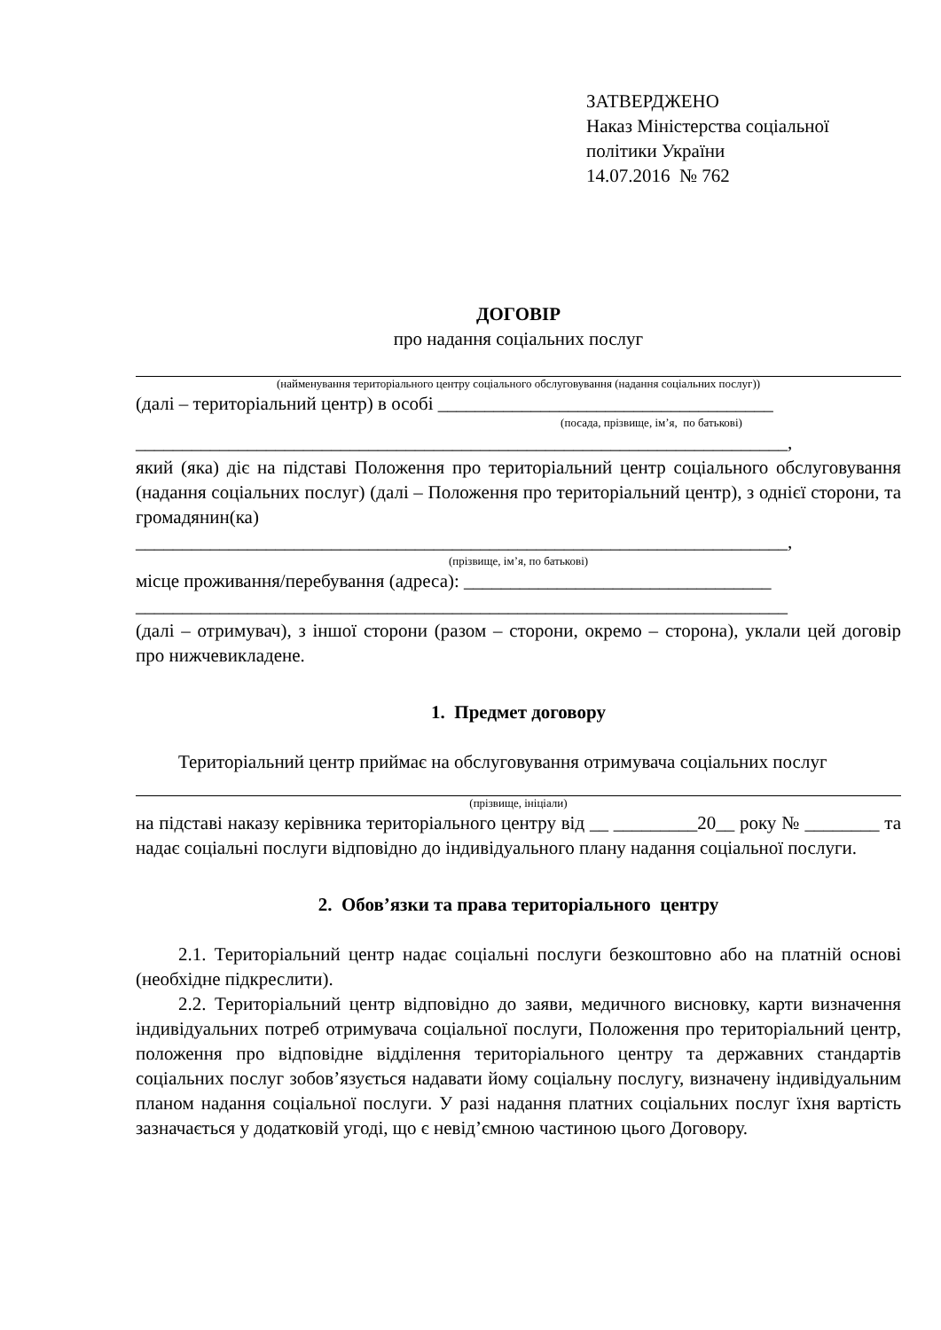ЗАТВЕРДЖЕНО
Наказ Міністерства соціальної
політики України
14.07.2016 № 762
ДОГОВІР
про надання соціальних послуг
(найменування територіального центру соціального обслуговування (надання соціальних послуг))
(далі – територіальний центр) в особі ____________________________________
(посада, прізвище, ім’я, по батькові)
______________________________________________________________________,
який (яка) діє на підставі Положення про територіальний центр соціального обслуговування (надання соціальних послуг) (далі – Положення про територіальний центр), з однієї сторони, та громадянин(ка)
______________________________________________________________________,
(прізвище, ім’я, по батькові)
місце проживання/перебування (адреса): _________________________________
______________________________________________________________________
(далі – отримувач), з іншої сторони (разом – сторони, окремо – сторона), уклали цей договір про нижчевикладене.
1. Предмет договору
Територіальний центр приймає на обслуговування отримувача соціальних послуг
(прізвище, ініціали)
на підставі наказу керівника територіального центру від __ _________20__ року № ________ та надає соціальні послуги відповідно до індивідуального плану надання соціальної послуги.
2. Обов’язки та права територіального центру
2.1. Територіальний центр надає соціальні послуги безкоштовно або на платній основі (необхідне підкреслити).
2.2. Територіальний центр відповідно до заяви, медичного висновку, карти визначення індивідуальних потреб отримувача соціальної послуги, Положення про територіальний центр, положення про відповідне відділення територіального центру та державних стандартів соціальних послуг зобов’язується надавати йому соціальну послугу, визначену індивідуальним планом надання соціальної послуги. У разі надання платних соціальних послуг їхня вартість зазначається у додатковій угоді, що є невід’ємною частиною цього Договору.